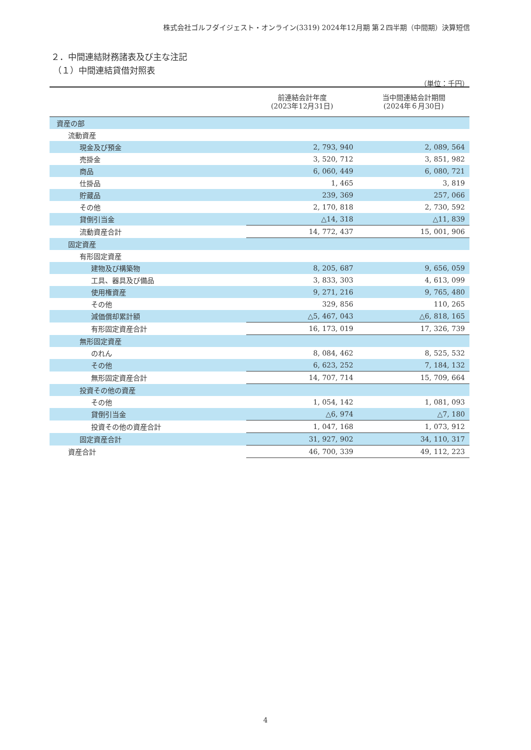株式会社ゴルフダイジェスト・オンライン(3319) 2024年12月期 第２四半期（中間期）決算短信
２．中間連結財務諸表及び主な注記
（１）中間連結貸借対照表
（単位：千円）
| | 前連結会計年度 (2023年12月31日) | 当中間連結会計期間 (2024年６月30日) |
| --- | --- | --- |
| 資産の部 | | |
| 流動資産 | | |
| 現金及び預金 | 2, 793, 940 | 2, 089, 564 |
| 売掛金 | 3, 520, 712 | 3, 851, 982 |
| 商品 | 6, 060, 449 | 6, 080, 721 |
| 仕掛品 | 1, 465 | 3, 819 |
| 貯蔵品 | 239, 369 | 257, 066 |
| その他 | 2, 170, 818 | 2, 730, 592 |
| 貸倒引当金 | △14, 318 | △11, 839 |
| 流動資産合計 | 14, 772, 437 | 15, 001, 906 |
| 固定資産 | | |
| 有形固定資産 | | |
| 建物及び構築物 | 8, 205, 687 | 9, 656, 059 |
| 工具、器具及び備品 | 3, 833, 303 | 4, 613, 099 |
| 使用権資産 | 9, 271, 216 | 9, 765, 480 |
| その他 | 329, 856 | 110, 265 |
| 減価償却累計額 | △5, 467, 043 | △6, 818, 165 |
| 有形固定資産合計 | 16, 173, 019 | 17, 326, 739 |
| 無形固定資産 | | |
| のれん | 8, 084, 462 | 8, 525, 532 |
| その他 | 6, 623, 252 | 7, 184, 132 |
| 無形固定資産合計 | 14, 707, 714 | 15, 709, 664 |
| 投資その他の資産 | | |
| その他 | 1, 054, 142 | 1, 081, 093 |
| 貸倒引当金 | △6, 974 | △7, 180 |
| 投資その他の資産合計 | 1, 047, 168 | 1, 073, 912 |
| 固定資産合計 | 31, 927, 902 | 34, 110, 317 |
| 資産合計 | 46, 700, 339 | 49, 112, 223 |
4